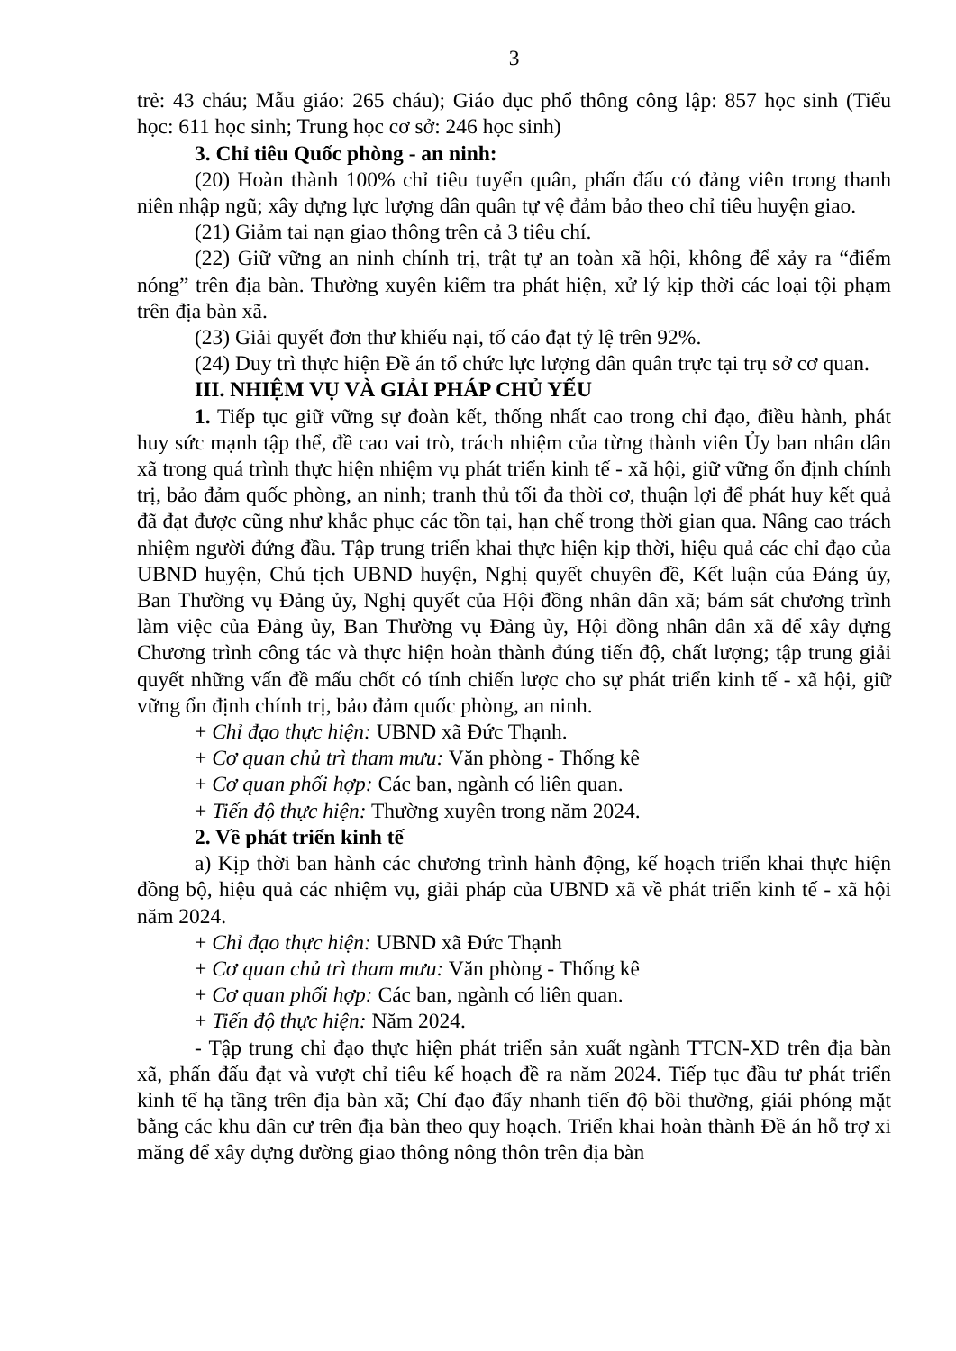3
trẻ: 43 cháu; Mẫu giáo: 265 cháu); Giáo dục phổ thông công lập: 857 học sinh (Tiểu học: 611 học sinh; Trung học cơ sở: 246 học sinh)
3. Chỉ tiêu Quốc phòng - an ninh:
(20) Hoàn thành 100% chỉ tiêu tuyển quân, phấn đấu có đảng viên trong thanh niên nhập ngũ; xây dựng lực lượng dân quân tự vệ đảm bảo theo chỉ tiêu huyện giao.
(21) Giảm tai nạn giao thông trên cả 3 tiêu chí.
(22) Giữ vững an ninh chính trị, trật tự an toàn xã hội, không để xảy ra “điểm nóng” trên địa bàn. Thường xuyên kiểm tra phát hiện, xử lý kịp thời các loại tội phạm trên địa bàn xã.
(23) Giải quyết đơn thư khiếu nại, tố cáo đạt tỷ lệ trên 92%.
(24) Duy trì thực hiện Đề án tổ chức lực lượng dân quân trực tại trụ sở cơ quan.
III. NHIỆM VỤ VÀ GIẢI PHÁP CHỦ YẾU
1. Tiếp tục giữ vững sự đoàn kết, thống nhất cao trong chỉ đạo, điều hành, phát huy sức mạnh tập thể, đề cao vai trò, trách nhiệm của từng thành viên Ủy ban nhân dân xã trong quá trình thực hiện nhiệm vụ phát triển kinh tế - xã hội, giữ vững ổn định chính trị, bảo đảm quốc phòng, an ninh; tranh thủ tối đa thời cơ, thuận lợi để phát huy kết quả đã đạt được cũng như khắc phục các tồn tại, hạn chế trong thời gian qua. Nâng cao trách nhiệm người đứng đầu. Tập trung triển khai thực hiện kịp thời, hiệu quả các chỉ đạo của UBND huyện, Chủ tịch UBND huyện, Nghị quyết chuyên đề, Kết luận của Đảng ủy, Ban Thường vụ Đảng ủy, Nghị quyết của Hội đồng nhân dân xã; bám sát chương trình làm việc của Đảng ủy, Ban Thường vụ Đảng ủy, Hội đồng nhân dân xã để xây dựng Chương trình công tác và thực hiện hoàn thành đúng tiến độ, chất lượng; tập trung giải quyết những vấn đề mấu chốt có tính chiến lược cho sự phát triển kinh tế - xã hội, giữ vững ổn định chính trị, bảo đảm quốc phòng, an ninh.
+ Chỉ đạo thực hiện: UBND xã Đức Thạnh.
+ Cơ quan chủ trì tham mưu: Văn phòng - Thống kê
+ Cơ quan phối hợp: Các ban, ngành có liên quan.
+ Tiến độ thực hiện: Thường xuyên trong năm 2024.
2. Về phát triển kinh tế
a) Kịp thời ban hành các chương trình hành động, kế hoạch triển khai thực hiện đồng bộ, hiệu quả các nhiệm vụ, giải pháp của UBND xã về phát triển kinh tế - xã hội năm 2024.
+ Chỉ đạo thực hiện: UBND xã Đức Thạnh
+ Cơ quan chủ trì tham mưu: Văn phòng - Thống kê
+ Cơ quan phối hợp: Các ban, ngành có liên quan.
+ Tiến độ thực hiện: Năm 2024.
- Tập trung chỉ đạo thực hiện phát triển sản xuất ngành TTCN-XD trên địa bàn xã, phấn đấu đạt và vượt chỉ tiêu kế hoạch đề ra năm 2024. Tiếp tục đầu tư phát triển kinh tế hạ tầng trên địa bàn xã; Chỉ đạo đẩy nhanh tiến độ bồi thường, giải phóng mặt bằng các khu dân cư trên địa bàn theo quy hoạch. Triển khai hoàn thành Đề án hỗ trợ xi măng để xây dựng đường giao thông nông thôn trên địa bàn